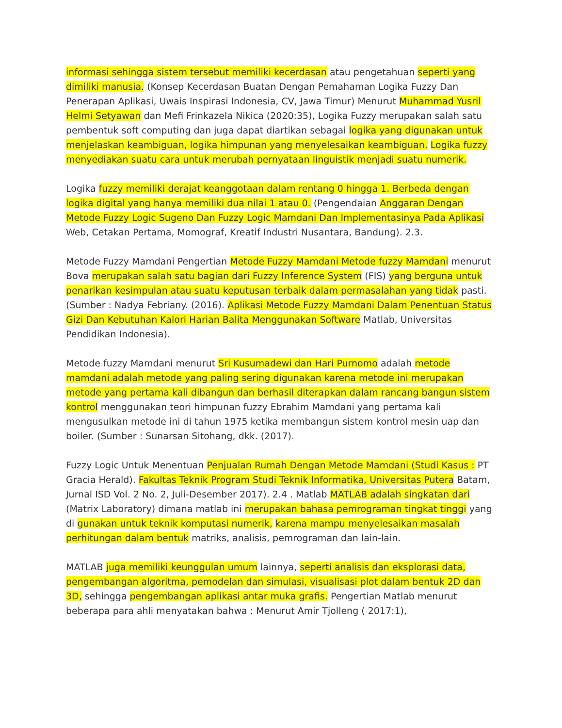informasi sehingga sistem tersebut memiliki kecerdasan atau pengetahuan seperti yang dimiliki manusia. (Konsep Kecerdasan Buatan Dengan Pemahaman Logika Fuzzy Dan Penerapan Aplikasi, Uwais Inspirasi Indonesia, CV, Jawa Timur) Menurut Muhammad Yusril Helmi Setyawan dan Mefi Frinkazela Nikica (2020:35), Logika Fuzzy merupakan salah satu pembentuk soft computing dan juga dapat diartikan sebagai logika yang digunakan untuk menjelaskan keambiguan, logika himpunan yang menyelesaikan keambiguan. Logika fuzzy menyediakan suatu cara untuk merubah pernyataan linguistik menjadi suatu numerik.
Logika fuzzy memiliki derajat keanggotaan dalam rentang 0 hingga 1. Berbeda dengan logika digital yang hanya memiliki dua nilai 1 atau 0. (Pengendaian Anggaran Dengan Metode Fuzzy Logic Sugeno Dan Fuzzy Logic Mamdani Dan Implementasinya Pada Aplikasi Web, Cetakan Pertama, Momograf, Kreatif Industri Nusantara, Bandung). 2.3.
Metode Fuzzy Mamdani Pengertian Metode Fuzzy Mamdani Metode fuzzy Mamdani menurut Bova merupakan salah satu bagian dari Fuzzy Inference System (FIS) yang berguna untuk penarikan kesimpulan atau suatu keputusan terbaik dalam permasalahan yang tidak pasti. (Sumber : Nadya Febriany. (2016). Aplikasi Metode Fuzzy Mamdani Dalam Penentuan Status Gizi Dan Kebutuhan Kalori Harian Balita Menggunakan Software Matlab, Universitas Pendidikan Indonesia).
Metode fuzzy Mamdani menurut Sri Kusumadewi dan Hari Purnomo adalah metode mamdani adalah metode yang paling sering digunakan karena metode ini merupakan metode yang pertama kali dibangun dan berhasil diterapkan dalam rancang bangun sistem kontrol menggunakan teori himpunan fuzzy Ebrahim Mamdani yang pertama kali mengusulkan metode ini di tahun 1975 ketika membangun sistem kontrol mesin uap dan boiler. (Sumber : Sunarsan Sitohang, dkk. (2017).
Fuzzy Logic Untuk Menentuan Penjualan Rumah Dengan Metode Mamdani (Studi Kasus : PT Gracia Herald). Fakultas Teknik Program Studi Teknik Informatika, Universitas Putera Batam, Jurnal ISD Vol. 2 No. 2, Juli-Desember 2017). 2.4 . Matlab MATLAB adalah singkatan dari (Matrix Laboratory) dimana matlab ini merupakan bahasa pemrograman tingkat tinggi yang di gunakan untuk teknik komputasi numerik, karena mampu menyelesaikan masalah perhitungan dalam bentuk matriks, analisis, pemrograman dan lain-lain.
MATLAB juga memiliki keunggulan umum lainnya, seperti analisis dan eksplorasi data, pengembangan algoritma, pemodelan dan simulasi, visualisasi plot dalam bentuk 2D dan 3D, sehingga pengembangan aplikasi antar muka grafis. Pengertian Matlab menurut beberapa para ahli menyatakan bahwa : Menurut Amir Tjolleng ( 2017:1),